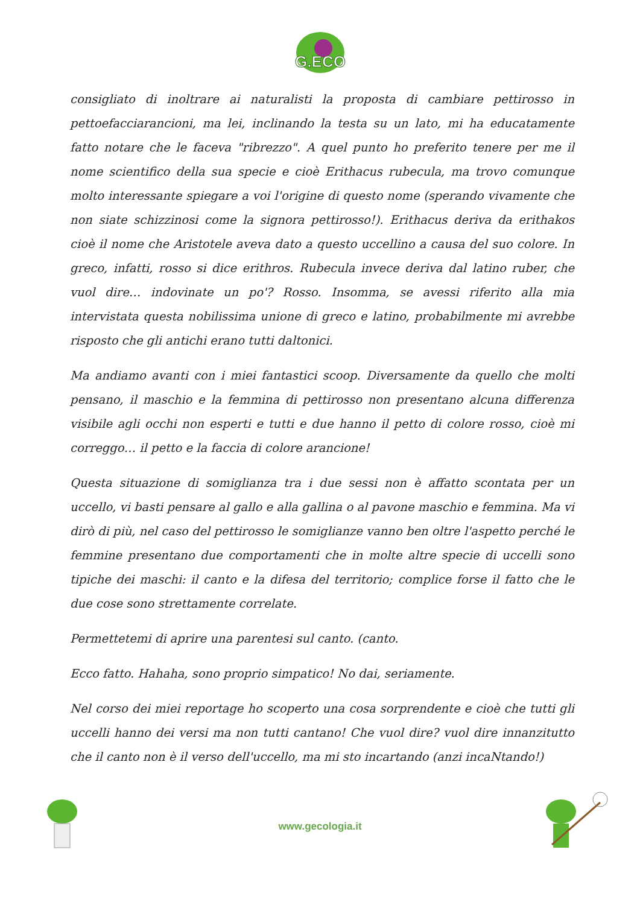G.ECO
consigliato di inoltrare ai naturalisti la proposta di cambiare pettirosso in pettoefacciarancioni, ma lei, inclinando la testa su un lato, mi ha educatamente fatto notare che le faceva "ribrezzo". A quel punto ho preferito tenere per me il nome scientifico della sua specie e cioè Erithacus rubecula, ma trovo comunque molto interessante spiegare a voi l'origine di questo nome (sperando vivamente che non siate schizzinosi come la signora pettirosso!). Erithacus deriva da erithakos cioè il nome che Aristotele aveva dato a questo uccellino a causa del suo colore. In greco, infatti, rosso si dice erithros. Rubecula invece deriva dal latino ruber, che vuol dire… indovinate un po'? Rosso. Insomma, se avessi riferito alla mia intervistata questa nobilissima unione di greco e latino, probabilmente mi avrebbe risposto che gli antichi erano tutti daltonici.
Ma andiamo avanti con i miei fantastici scoop. Diversamente da quello che molti pensano, il maschio e la femmina di pettirosso non presentano alcuna differenza visibile agli occhi non esperti e tutti e due hanno il petto di colore rosso, cioè mi correggo… il petto e la faccia di colore arancione!
Questa situazione di somiglianza tra i due sessi non è affatto scontata per un uccello, vi basti pensare al gallo e alla gallina o al pavone maschio e femmina. Ma vi dirò di più, nel caso del pettirosso le somiglianze vanno ben oltre l'aspetto perché le femmine presentano due comportamenti che in molte altre specie di uccelli sono tipiche dei maschi: il canto e la difesa del territorio; complice forse il fatto che le due cose sono strettamente correlate.
Permettetemi di aprire una parentesi sul canto. (canto.
Ecco fatto. Hahaha, sono proprio simpatico! No dai, seriamente.
Nel corso dei miei reportage ho scoperto una cosa sorprendente e cioè che tutti gli uccelli hanno dei versi ma non tutti cantano! Che vuol dire? vuol dire innanzitutto che il canto non è il verso dell'uccello, ma mi sto incartando (anzi incaNtando!)
www.gecologia.it